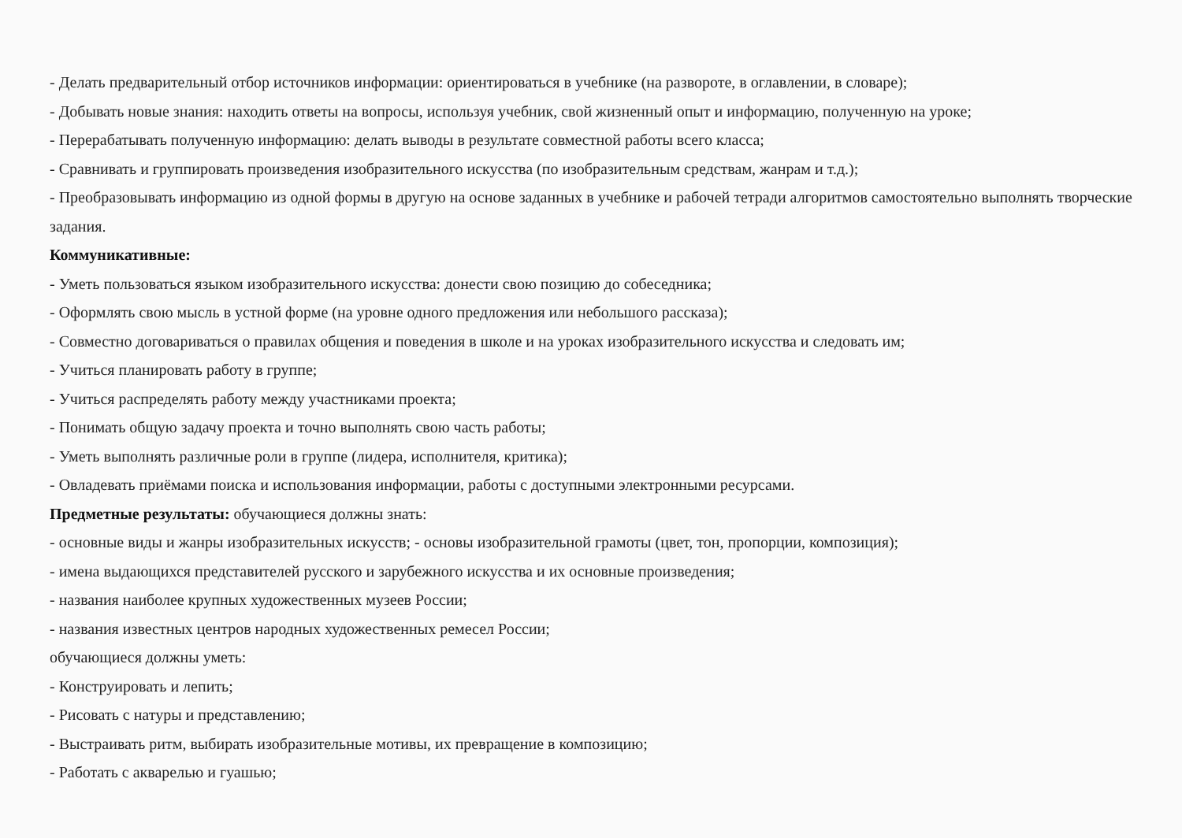- Делать предварительный отбор источников информации: ориентироваться в учебнике (на развороте, в оглавлении, в словаре);
- Добывать новые знания: находить ответы на вопросы, используя учебник, свой жизненный опыт и информацию, полученную на уроке;
- Перерабатывать полученную информацию: делать выводы в результате совместной работы всего класса;
- Сравнивать и группировать произведения изобразительного искусства (по изобразительным средствам, жанрам и т.д.);
- Преобразовывать информацию из одной формы в другую на основе заданных в учебнике и рабочей тетради алгоритмов самостоятельно выполнять творческие задания.
Коммуникативные:
- Уметь пользоваться языком изобразительного искусства: донести свою позицию до собеседника;
- Оформлять свою мысль в устной форме (на уровне одного предложения или небольшого рассказа);
- Совместно договариваться о правилах общения и поведения в школе и на уроках изобразительного искусства и следовать им;
- Учиться планировать работу в группе;
- Учиться распределять работу между участниками проекта;
- Понимать общую задачу проекта и точно выполнять свою часть работы;
- Уметь выполнять различные роли в группе (лидера, исполнителя, критика);
- Овладевать приёмами поиска и использования информации, работы с доступными электронными ресурсами.
Предметные результаты: обучающиеся должны знать:
- основные виды и жанры изобразительных искусств; - основы изобразительной грамоты (цвет, тон, пропорции, композиция);
- имена выдающихся представителей русского и зарубежного искусства и их основные произведения;
- названия наиболее крупных художественных музеев России;
- названия известных центров народных художественных ремесел России;
обучающиеся должны уметь:
- Конструировать и лепить;
- Рисовать с натуры и представлению;
- Выстраивать ритм, выбирать изобразительные мотивы, их превращение в композицию;
- Работать с акварелью и гуашью;